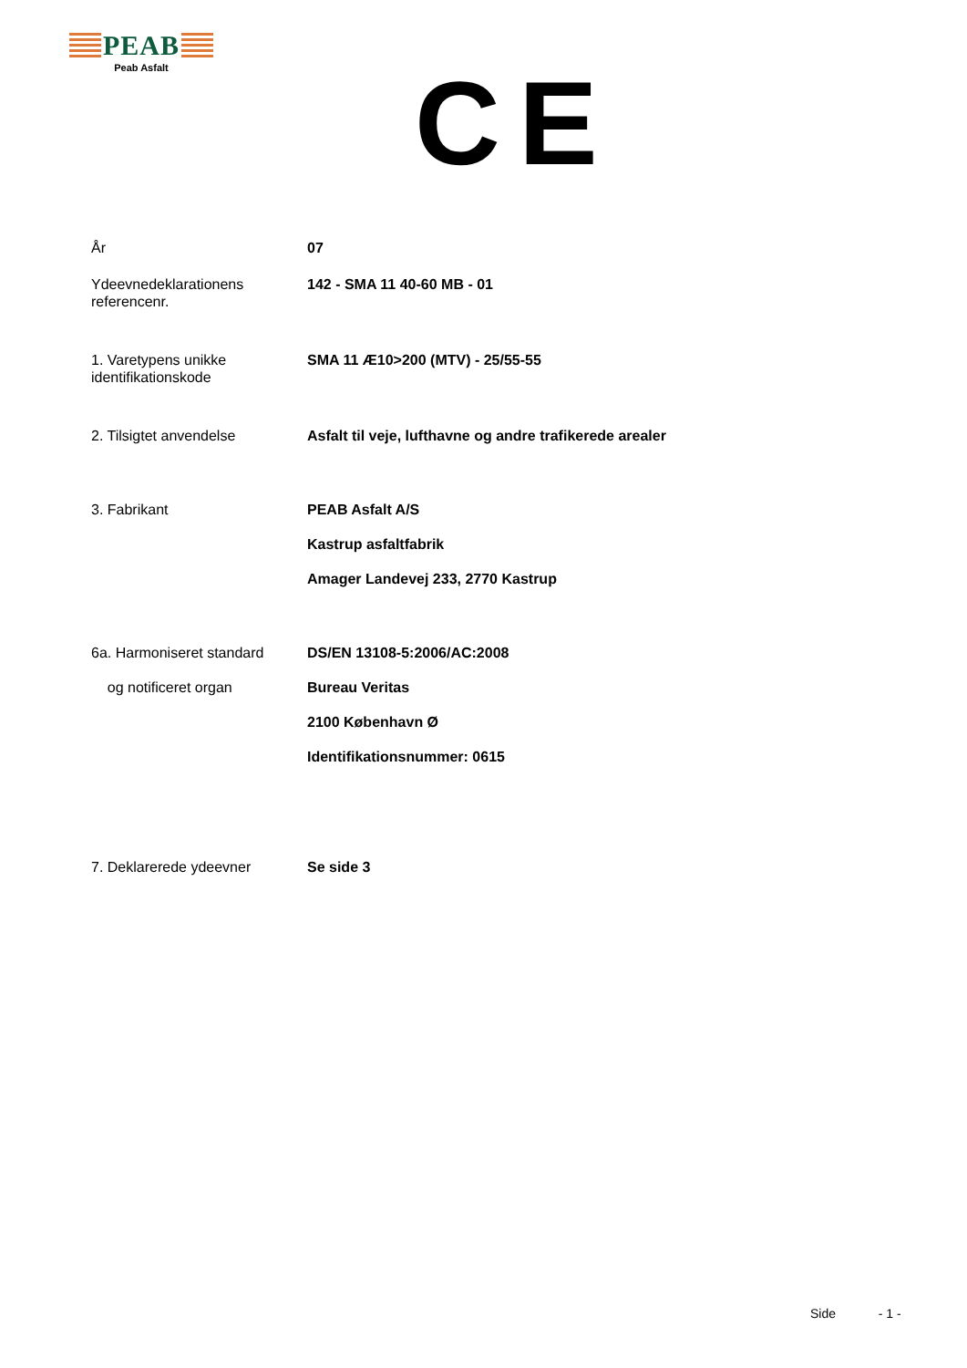PEAB
Peab Asfalt
CE
År 07
Ydeevnedeklarationens referencenr.
142 - SMA 11 40-60 MB - 01
1. Varetypens unikke identifikationskode
SMA 11 Æ10>200 (MTV) - 25/55-55
2. Tilsigtet anvendelse Asfalt til veje, lufthavne og andre trafikerede arealer
3. Fabrikant PEAB Asfalt A/S
Kastrup asfaltfabrik
Amager Landevej 233, 2770 Kastrup
6a. Harmoniseret standard
og notificeret organ
DS/EN 13108-5:2006/AC:2008
Bureau Veritas
2100 København Ø
Identifikationsnummer: 0615
7. Deklarerede ydeevner Se side 3
Side - 1 -